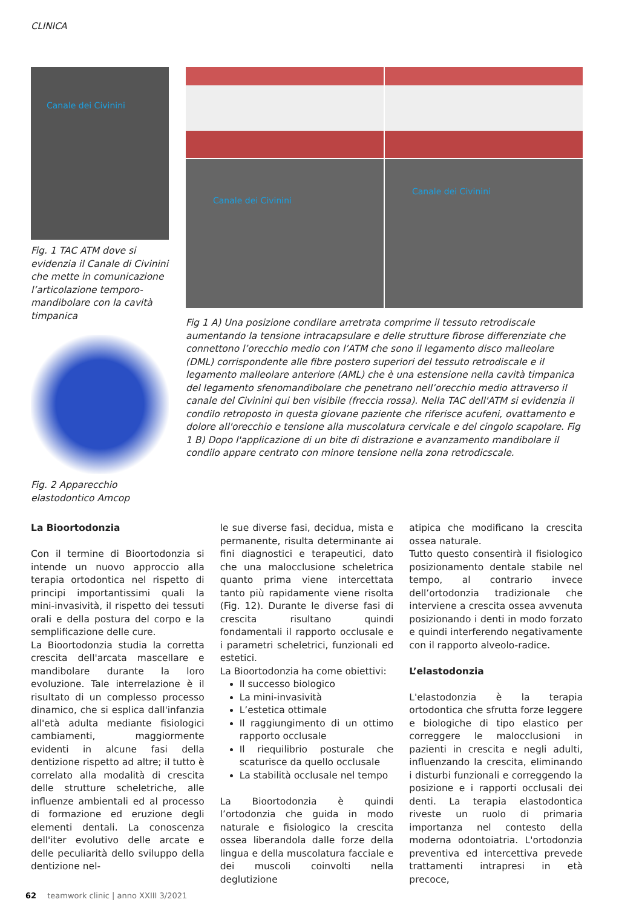CLINICA
Canale dei Civinini
Fig. 1 TAC ATM dove si evidenzia il Canale di Civinini che mette in comunicazione l’articolazione temporo-mandibolare con la cavità timpanica
Fig. 2 Apparecchio elastodontico Amcop
Canale dei Civinini
Canale dei Civinini
Fig 1 A) Una posizione condilare arretrata comprime il tessuto retrodiscale aumentando la tensione intracapsulare e delle strutture fibrose differenziate che connettono l’orecchio medio con l’ATM che sono il legamento disco malleolare (DML) corrispondente alle fibre postero superiori del tessuto retrodiscale e il legamento malleolare anteriore (AML) che è una estensione nella cavità timpanica del legamento sfenomandibolare che penetrano nell’orecchio medio attraverso il canale del Civinini qui ben visibile (freccia rossa). Nella TAC dell'ATM si evidenzia il condilo retroposto in questa giovane paziente che riferisce acufeni, ovattamento e dolore all'orecchio e tensione alla muscolatura cervicale e del cingolo scapolare. Fig 1 B) Dopo l'applicazione di un bite di distrazione e avanzamento mandibolare il condilo appare centrato con minore tensione nella zona retrodicscale.
La Bioortodonzia
Con il termine di Bioortodonzia si intende un nuovo approccio alla terapia ortodontica nel rispetto di principi importantissimi quali la mini-invasività, il rispetto dei tessuti orali e della postura del corpo e la semplificazione delle cure.
La Bioortodonzia studia la corretta crescita dell'arcata mascellare e mandibolare durante la loro evoluzione. Tale interrelazione è il risultato di un complesso processo dinamico, che si esplica dall'infanzia all'età adulta mediante fisiologici cambiamenti, maggiormente evidenti in alcune fasi della dentizione rispetto ad altre; il tutto è correlato alla modalità di crescita delle strutture scheletriche, alle influenze ambientali ed al processo di formazione ed eruzione degli elementi dentali. La conoscenza dell'iter evolutivo delle arcate e delle peculiarità dello sviluppo della dentizione nel-
le sue diverse fasi, decidua, mista e permanente, risulta determinante ai fini diagnostici e terapeutici, dato che una malocclusione scheletrica quanto prima viene intercettata tanto più rapidamente viene risolta (Fig. 12). Durante le diverse fasi di crescita risultano quindi fondamentali il rapporto occlusale e i parametri scheletrici, funzionali ed estetici.
La Bioortodonzia ha come obiettivi:
Il successo biologico
La mini-invasività
L’estetica ottimale
Il raggiungimento di un ottimo rapporto occlusale
Il riequilibrio posturale che scaturisce da quello occlusale
La stabilità occlusale nel tempo
La Bioortodonzia è quindi l’ortodonzia che guida in modo naturale e fisiologico la crescita ossea liberandola dalle forze della lingua e della muscolatura facciale e dei muscoli coinvolti nella deglutizione
atipica che modificano la crescita ossea naturale.
Tutto questo consentirà il fisiologico posizionamento dentale stabile nel tempo, al contrario invece dell’ortodonzia tradizionale che interviene a crescita ossea avvenuta posizionando i denti in modo forzato e quindi interferendo negativamente con il rapporto alveolo-radice.
L’elastodonzia
L'elastodonzia è la terapia ortodontica che sfrutta forze leggere e biologiche di tipo elastico per correggere le malocclusioni in pazienti in crescita e negli adulti, influenzando la crescita, eliminando i disturbi funzionali e correggendo la posizione e i rapporti occlusali dei denti. La terapia elastodontica riveste un ruolo di primaria importanza nel contesto della moderna odontoiatria. L'ortodonzia preventiva ed intercettiva prevede trattamenti intrapresi in età precoce,
62 teamwork clinic | anno XXIII 3/2021